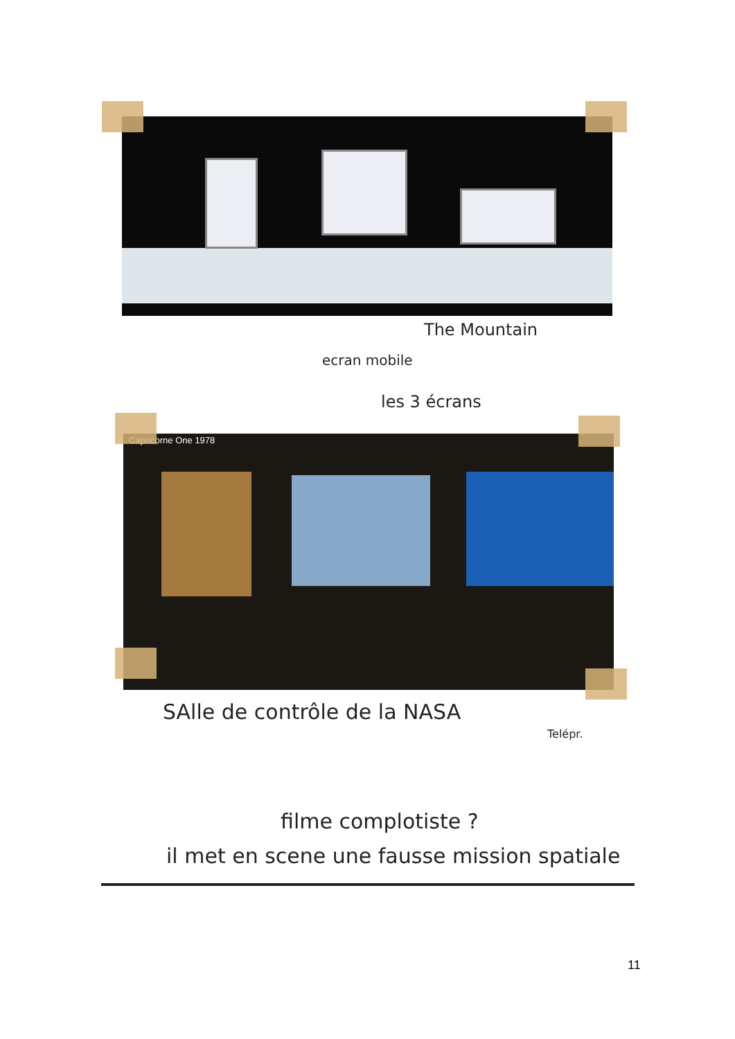The Mountain
ecran mobile
les 3 écrans
Capricorne One 1978
SAlle de contrôle de la NASA
Telépr.
filme complotiste ?
il met en scene une fausse mission spatiale
11